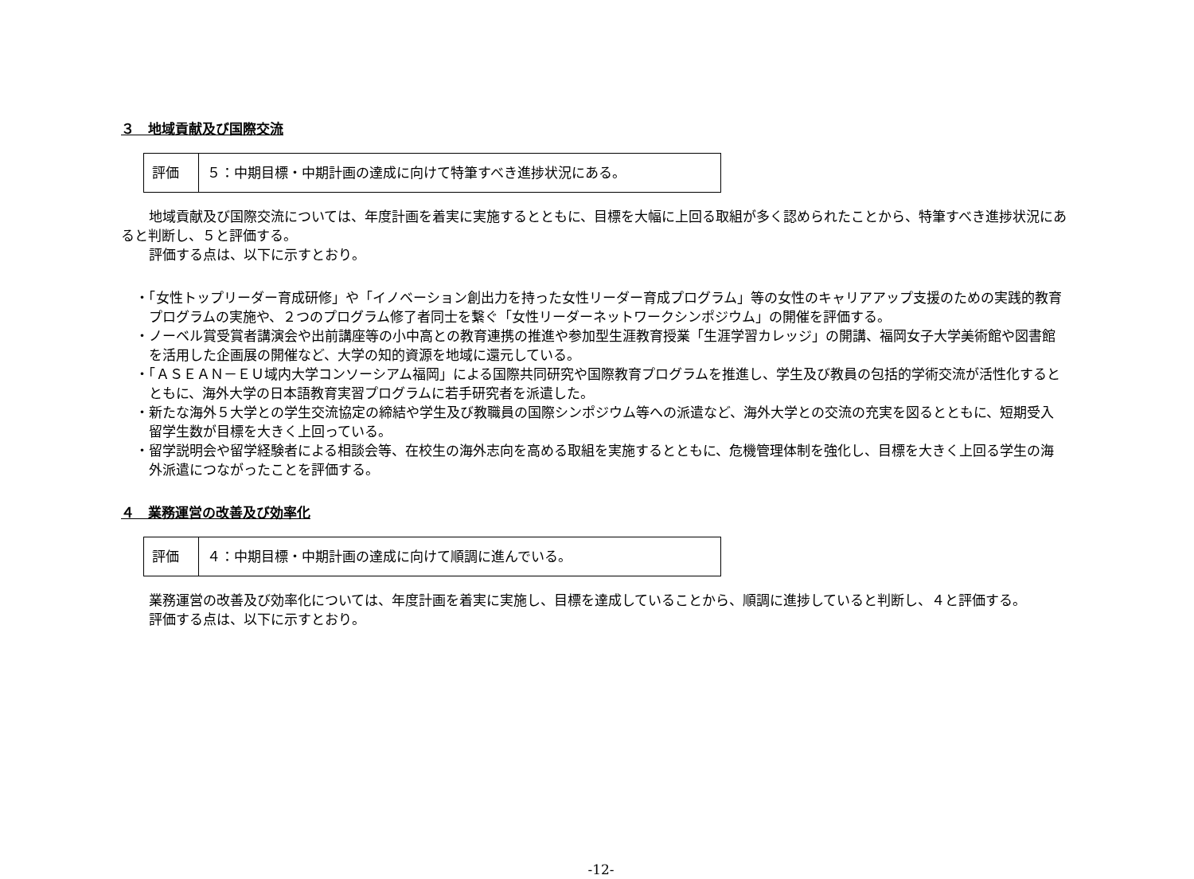３　地域貢献及び国際交流
| 評価 | ５：中期目標・中期計画の達成に向けて特筆すべき進捗状況にある。 |
地域貢献及び国際交流については、年度計画を着実に実施するとともに、目標を大幅に上回る取組が多く認められたことから、特筆すべき進捗状況にあると判断し、５と評価する。
評価する点は、以下に示すとおり。
・「女性トップリーダー育成研修」や「イノベーション創出力を持った女性リーダー育成プログラム」等の女性のキャリアアップ支援のための実践的教育プログラムの実施や、２つのプログラム修了者同士を繋ぐ「女性リーダーネットワークシンポジウム」の開催を評価する。
・ノーベル賞受賞者講演会や出前講座等の小中高との教育連携の推進や参加型生涯教育授業「生涯学習カレッジ」の開講、福岡女子大学美術館や図書館を活用した企画展の開催など、大学の知的資源を地域に還元している。
・「ＡＳＥＡＮ－ＥＵ域内大学コンソーシアム福岡」による国際共同研究や国際教育プログラムを推進し、学生及び教員の包括的学術交流が活性化するとともに、海外大学の日本語教育実習プログラムに若手研究者を派遣した。
・新たな海外５大学との学生交流協定の締結や学生及び教職員の国際シンポジウム等への派遣など、海外大学との交流の充実を図るとともに、短期受入留学生数が目標を大きく上回っている。
・留学説明会や留学経験者による相談会等、在校生の海外志向を高める取組を実施するとともに、危機管理体制を強化し、目標を大きく上回る学生の海外派遣につながったことを評価する。
４　業務運営の改善及び効率化
| 評価 | ４：中期目標・中期計画の達成に向けて順調に進んでいる。 |
業務運営の改善及び効率化については、年度計画を着実に実施し、目標を達成していることから、順調に進捗していると判断し、４と評価する。
評価する点は、以下に示すとおり。
-12-